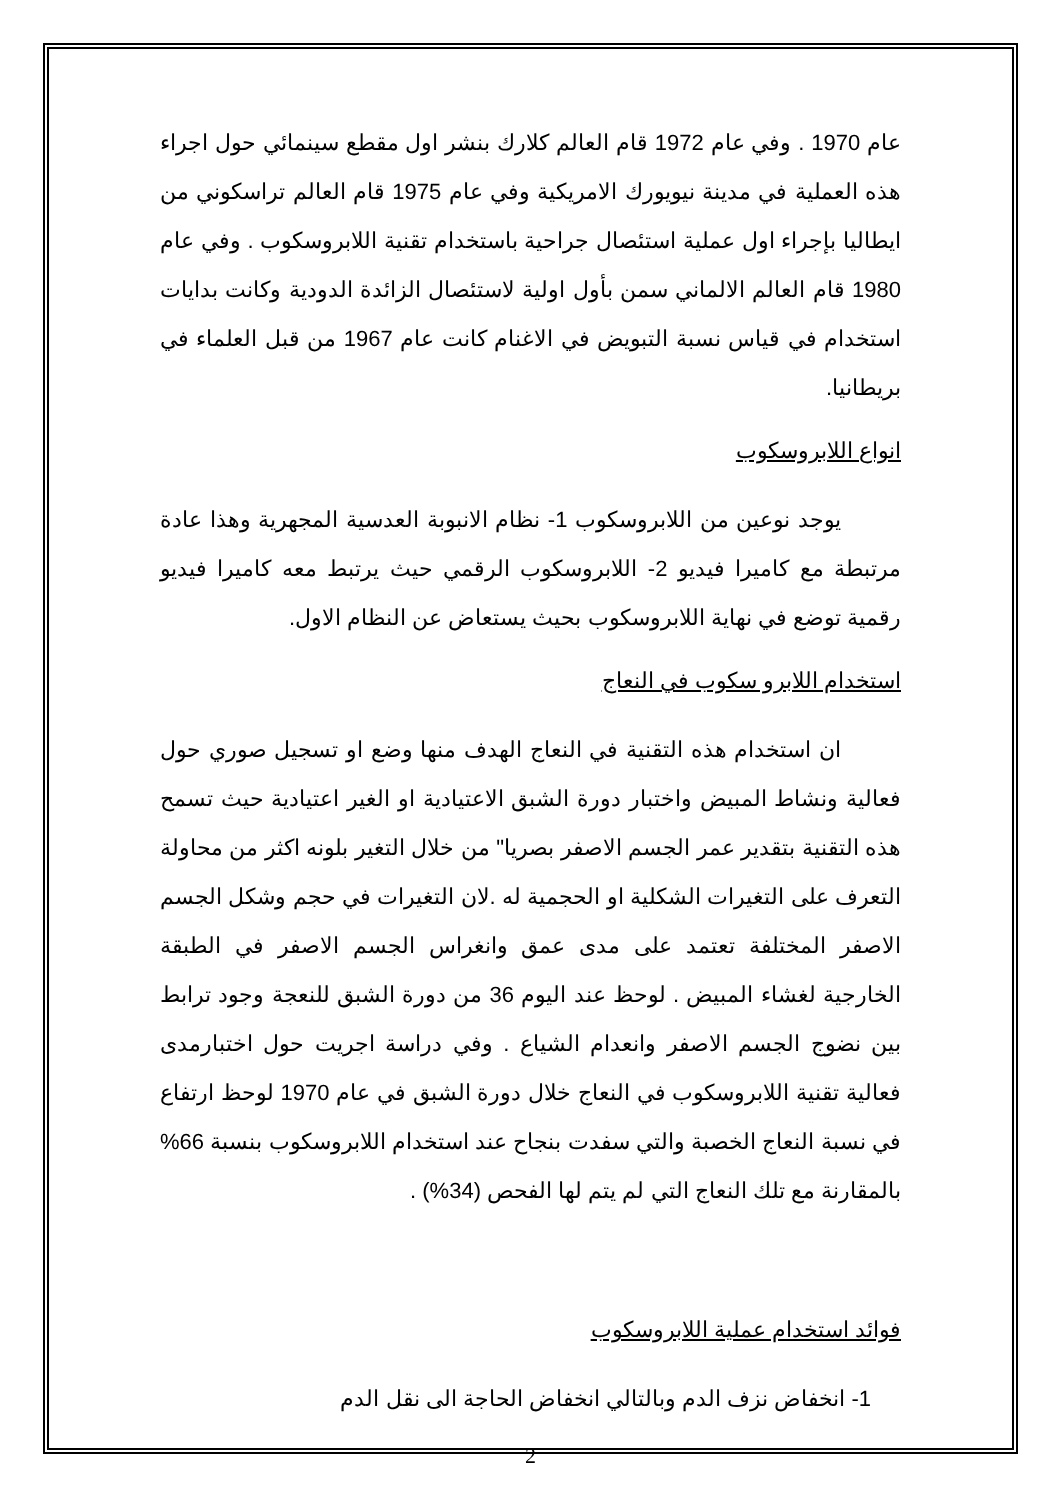عام 1970 . وفي عام 1972 قام العالم كلارك بنشر اول مقطع سينمائي حول اجراء هذه العملية في مدينة نيويورك الامريكية وفي عام 1975 قام العالم تراسكوني من ايطاليا بإجراء اول عملية استئصال جراحية باستخدام تقنية اللابروسكوب . وفي عام 1980 قام العالم الالماني سمن بأول اولية لاستئصال الزائدة الدودية وكانت بدايات استخدام في قياس نسبة التبويض في الاغنام كانت عام 1967 من قبل العلماء في بريطانيا.
انواع اللابروسكوب
يوجد نوعين من اللابروسكوب 1- نظام الانبوبة العدسية المجهرية وهذا عادة مرتبطة مع كاميرا فيديو 2- اللابروسكوب الرقمي حيث يرتبط معه كاميرا فيديو رقمية توضع في نهاية اللابروسكوب بحيث يستعاض عن النظام الاول.
استخدام اللابرو سكوب في النعاج
ان استخدام هذه التقنية في النعاج الهدف منها وضع او تسجيل صوري حول فعالية ونشاط المبيض واختبار دورة الشبق الاعتيادية او الغير اعتيادية حيث تسمح هذه التقنية بتقدير عمر الجسم الاصفر بصريا" من خلال التغير بلونه اكثر من محاولة التعرف على التغيرات الشكلية او الحجمية له .لان التغيرات في حجم وشكل الجسم الاصفر المختلفة تعتمد على مدى عمق وانغراس الجسم الاصفر في الطبقة الخارجية لغشاء المبيض . لوحظ عند اليوم 36 من دورة الشبق للنعجة وجود ترابط بين نضوج الجسم الاصفر وانعدام الشياع . وفي دراسة اجريت حول اختبارمدى فعالية تقنية اللابروسكوب في النعاج خلال دورة الشبق في عام 1970 لوحظ ارتفاع في نسبة النعاج الخصبة والتي سفدت بنجاح عند استخدام اللابروسكوب بنسبة 66% بالمقارنة مع تلك النعاج التي لم يتم لها الفحص (34%) .
فوائد استخدام عملية اللابروسكوب
1- انخفاض نزف الدم وبالتالي انخفاض الحاجة الى نقل الدم
2